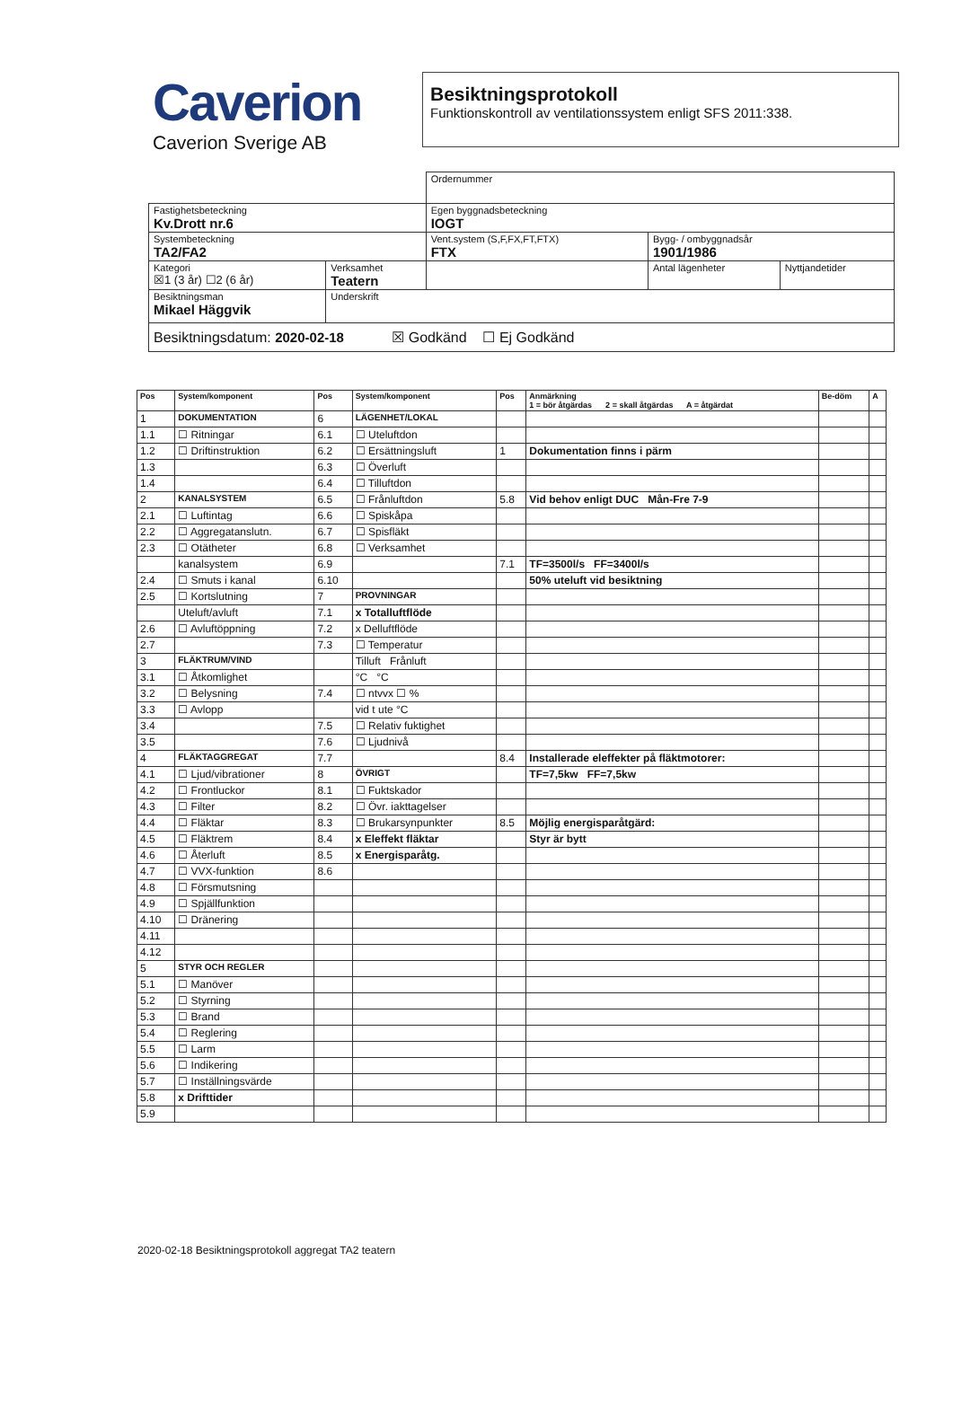Caverion
Caverion Sverige AB
Besiktningsprotokoll
Funktionskontroll av ventilationssystem enligt SFS 2011:338.
| | | Ordernummer | | |
| Fastighetsbeteckning Kv.Drott nr.6 | | Egen byggnadsbeteckning IOGT | | |
| Systembeteckning TA2/FA2 | | Vent.system (S,F,FX,FT,FTX) FTX | Bygg- / ombyggnadsår 1901/1986 | |
| Kategori ☒1 (3 år) ☐2 (6 år) | Verksamhet Teatern | | Antal lägenheter | Nyttjandetider |
| Besiktningsman Mikael Häggvik | Underskrift | | | |
| Besiktningsdatum: 2020-02-18 ☒ Godkänd ☐ Ej Godkänd | | | | |
| Pos | System/komponent | Pos | System/komponent | Pos | Anmärkning 1 = bör åtgärdas 2 = skall åtgärdas A = åtgärdat | Be-döm | A |
| --- | --- | --- | --- | --- | --- | --- | --- |
| 1 | DOKUMENTATION | 6 | LÄGENHET/LOKAL | | | | |
| 1.1 | ☐ Ritningar | 6.1 | ☐ Uteluftdon | | | | |
| 1.2 | ☐ Driftinstruktion | 6.2 | ☐ Ersättningsluft | 1 | Dokumentation finns i pärm | | |
| 1.3 | | 6.3 | ☐ Överluft | | | | |
| 1.4 | | 6.4 | ☐ Tilluftdon | | | | |
| 2 | KANALSYSTEM | 6.5 | ☐ Frånluftdon | 5.8 | Vid behov enligt DUC Mån-Fre 7-9 | | |
| 2.1 | ☐ Luftintag | 6.6 | ☐ Spiskåpa | | | | |
| 2.2 | ☐ Aggregatanslutn. | 6.7 | ☐ Spisfläkt | | | | |
| 2.3 | ☐ Otätheter | 6.8 | ☐ Verksamhet | | | | |
| | kanalsystem | 6.9 | | 7.1 | TF=3500l/s FF=3400l/s | | |
| 2.4 | ☐ Smuts i kanal | 6.10 | | | 50% uteluft vid besiktning | | |
| 2.5 | ☐ Kortslutning | 7 | PROVNINGAR | | | | |
| | Uteluft/avluft | 7.1 | x Totalluftflöde | | | | |
| 2.6 | ☐ Avluftöppning | 7.2 | x Delluftflöde | | | | |
| 2.7 | | 7.3 | ☐ Temperatur | | | | |
| 3 | FLÄKTRUM/VIND | | Tilluft Frånluft | | | | |
| 3.1 | ☐ Åtkomlighet | | °C °C | | | | |
| 3.2 | ☐ Belysning | 7.4 | ☐ ntvvx ☐ % | | | | |
| 3.3 | ☐ Avlopp | | vid t ute °C | | | | |
| 3.4 | | 7.5 | ☐ Relativ fuktighet | | | | |
| 3.5 | | 7.6 | ☐ Ljudnivå | | | | |
| 4 | FLÄKTAGGREGAT | 7.7 | | 8.4 | Installerade eleffekter på fläktmotorer: | | |
| 4.1 | ☐ Ljud/vibrationer | 8 | ÖVRIGT | | TF=7,5kw FF=7,5kw | | |
| 4.2 | ☐ Frontluckor | 8.1 | ☐ Fuktskador | | | | |
| 4.3 | ☐ Filter | 8.2 | ☐ Övr. iakttagelser | | | | |
| 4.4 | ☐ Fläktar | 8.3 | ☐ Brukarsynpunkter | 8.5 | Möjlig energisparåtgärd: | | |
| 4.5 | ☐ Fläktrem | 8.4 | x Eleffekt fläktar | | Styr är bytt | | |
| 4.6 | ☐ Återluft | 8.5 | x Energisparåtg. | | | | |
| 4.7 | ☐ VVX-funktion | 8.6 | | | | | |
| 4.8 | ☐ Försmutsning | | | | | | |
| 4.9 | ☐ Spjällfunktion | | | | | | |
| 4.10 | ☐ Dränering | | | | | | |
| 4.11 | | | | | | | |
| 4.12 | | | | | | | |
| 5 | STYR OCH REGLER | | | | | | |
| 5.1 | ☐ Manöver | | | | | | |
| 5.2 | ☐ Styrning | | | | | | |
| 5.3 | ☐ Brand | | | | | | |
| 5.4 | ☐ Reglering | | | | | | |
| 5.5 | ☐ Larm | | | | | | |
| 5.6 | ☐ Indikering | | | | | | |
| 5.7 | ☐ Inställningsvärde | | | | | | |
| 5.8 | x Drifttider | | | | | | |
| 5.9 | | | | | | | |
2020-02-18 Besiktningsprotokoll aggregat TA2 teatern